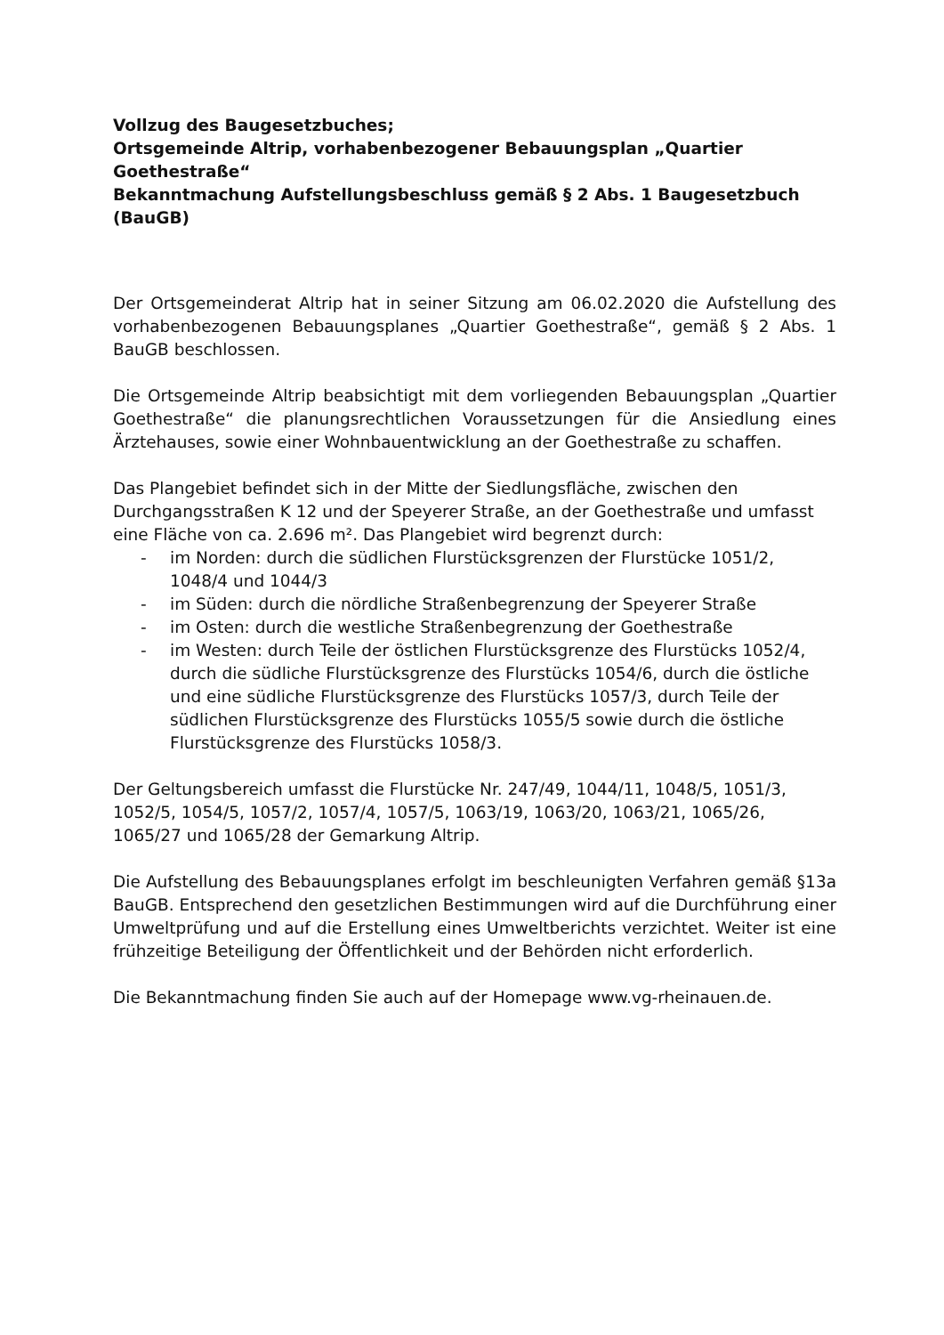Vollzug des Baugesetzbuches;
Ortsgemeinde Altrip, vorhabenbezogener Bebauungsplan „Quartier Goethestraße“
Bekanntmachung Aufstellungsbeschluss gemäß § 2 Abs. 1 Baugesetzbuch (BauGB)
Der Ortsgemeinderat Altrip hat in seiner Sitzung am 06.02.2020 die Aufstellung des vorhabenbezogenen Bebauungsplanes „Quartier Goethestraße“, gemäß § 2 Abs. 1 BauGB beschlossen.
Die Ortsgemeinde Altrip beabsichtigt mit dem vorliegenden Bebauungsplan „Quartier Goethestraße“ die planungsrechtlichen Voraussetzungen für die Ansiedlung eines Ärztehauses, sowie einer Wohnbauentwicklung an der Goethestraße zu schaffen.
Das Plangebiet befindet sich in der Mitte der Siedlungsfläche, zwischen den Durchgangsstraßen K 12 und der Speyerer Straße, an der Goethestraße und umfasst eine Fläche von ca. 2.696 m². Das Plangebiet wird begrenzt durch:
- im Norden: durch die südlichen Flurstücksgrenzen der Flurstücke 1051/2, 1048/4 und 1044/3
- im Süden: durch die nördliche Straßenbegrenzung der Speyerer Straße
- im Osten: durch die westliche Straßenbegrenzung der Goethestraße
- im Westen: durch Teile der östlichen Flurstücksgrenze des Flurstücks 1052/4, durch die südliche Flurstücksgrenze des Flurstücks 1054/6, durch die östliche und eine südliche Flurstücksgrenze des Flurstücks 1057/3, durch Teile der südlichen Flurstücksgrenze des Flurstücks 1055/5 sowie durch die östliche Flurstücksgrenze des Flurstücks 1058/3.
Der Geltungsbereich umfasst die Flurstücke Nr. 247/49, 1044/11, 1048/5, 1051/3, 1052/5, 1054/5, 1057/2, 1057/4, 1057/5, 1063/19, 1063/20, 1063/21, 1065/26, 1065/27 und 1065/28 der Gemarkung Altrip.
Die Aufstellung des Bebauungsplanes erfolgt im beschleunigten Verfahren gemäß §13a BauGB. Entsprechend den gesetzlichen Bestimmungen wird auf die Durchführung einer Umweltprüfung und auf die Erstellung eines Umweltberichts verzichtet. Weiter ist eine frühzeitige Beteiligung der Öffentlichkeit und der Behörden nicht erforderlich.
Die Bekanntmachung finden Sie auch auf der Homepage www.vg-rheinauen.de.